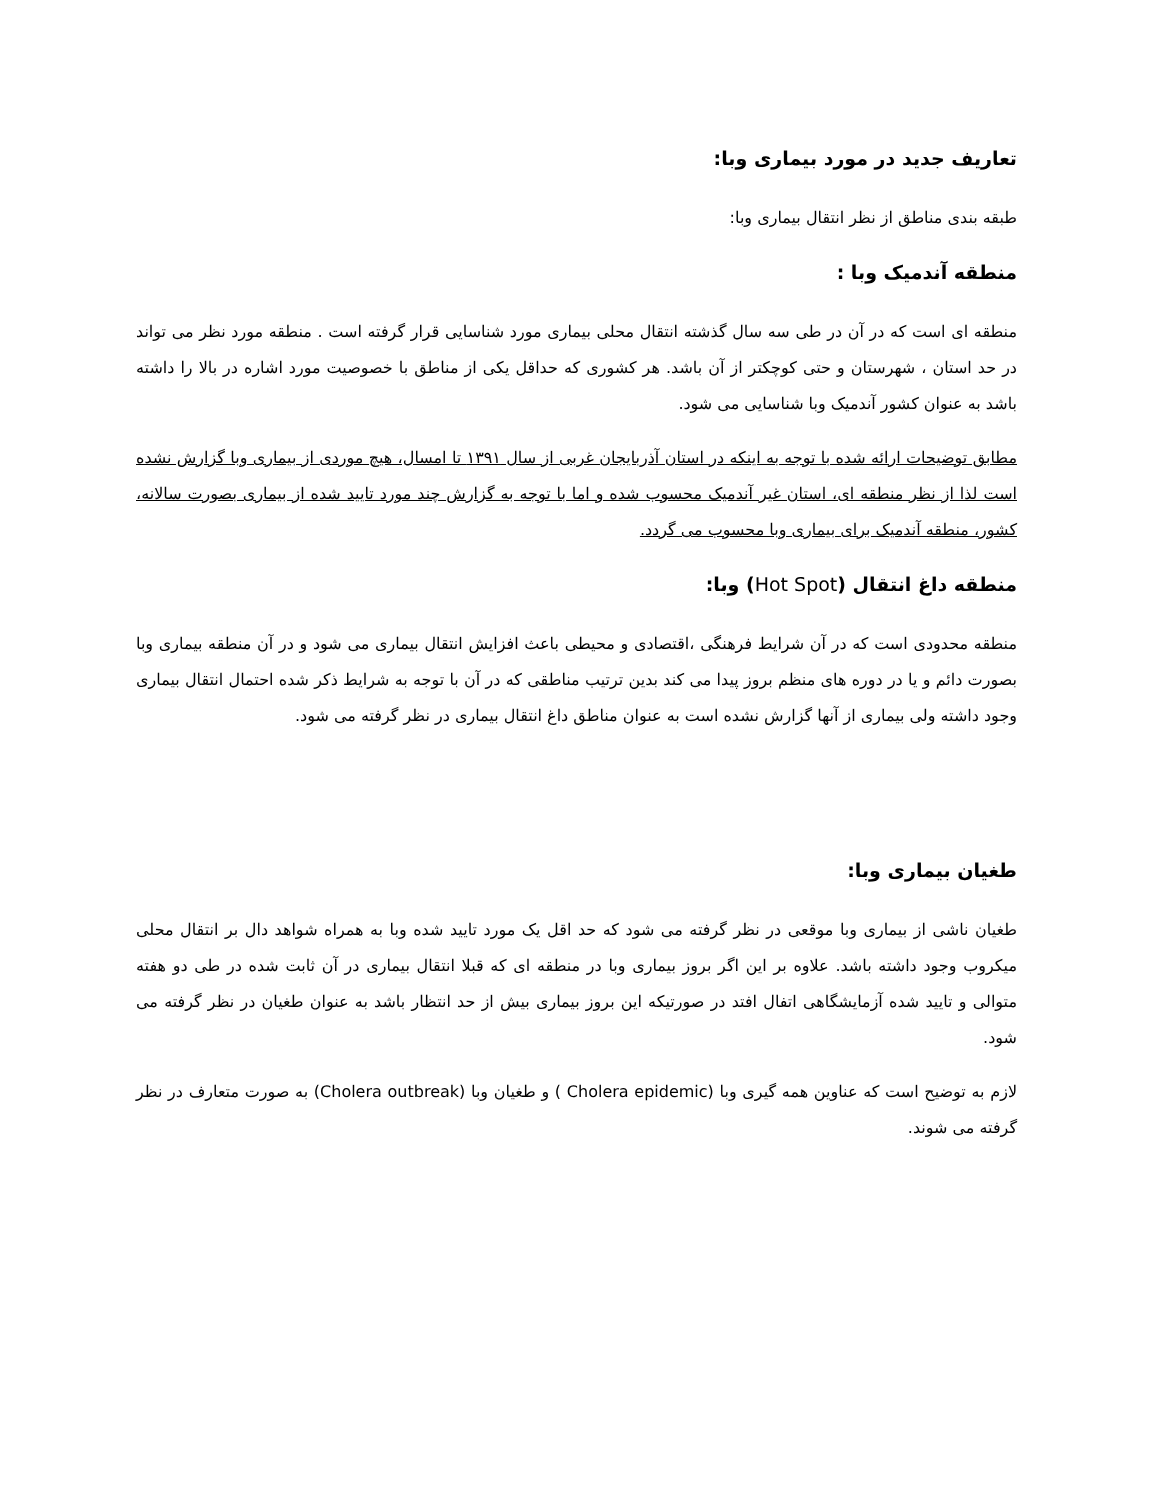تعاریف جدید در مورد بیماری وبا:
طبقه بندی مناطق از نظر انتقال بیماری وبا:
منطقه آندمیک وبا :
منطقه ای است که در آن در طی سه سال گذشته انتقال محلی بیماری مورد شناسایی قرار گرفته است . منطقه مورد نظر می تواند در حد استان ، شهرستان و حتی کوچکتر از آن باشد. هر کشوری که حداقل یکی از مناطق با خصوصیت مورد اشاره در بالا را داشته باشد به عنوان کشور آندمیک وبا شناسایی می شود.
مطابق توضیحات ارائه شده با توجه به اینکه در استان آذربایجان غربی از سال ۱۳۹۱ تا امسال، هیچ موردی از بیماری وبا گزارش نشده است لذا از نظر منطقه ای، استان غیر آندمیک محسوب شده و اما با توجه به گزارش چند مورد تایید شده از بیماری بصورت سالانه، کشور، منطقه آندمیک برای بیماری وبا محسوب می گردد.
منطقه داغ انتقال (Hot Spot) وبا:
منطقه محدودی است که در آن شرایط فرهنگی ،اقتصادی و محیطی باعث افزایش انتقال بیماری می شود و در آن منطقه بیماری وبا بصورت دائم و یا در دوره های منظم بروز پیدا می کند بدین ترتیب مناطقی که در آن با توجه به شرایط ذکر شده احتمال انتقال بیماری وجود داشته ولی بیماری از آنها گزارش نشده است به عنوان مناطق داغ انتقال بیماری در نظر گرفته می شود.
طغیان بیماری وبا:
طغیان ناشی از بیماری وبا موقعی در نظر گرفته می شود که حد اقل یک مورد تایید شده وبا به همراه شواهد دال بر انتقال محلی میکروب وجود داشته باشد. علاوه بر این اگر بروز بیماری وبا در منطقه ای که قبلا انتقال بیماری در آن ثابت شده در طی دو هفته متوالی و تایید شده آزمایشگاهی اتفال افتد در صورتیکه این بروز بیماری بیش از حد انتظار باشد به عنوان طغیان در نظر گرفته می شود.
لازم به توضیح است که عناوین همه گیری وبا (Cholera epidemic ) و طغیان وبا (Cholera outbreak) به صورت متعارف در نظر گرفته می شوند.